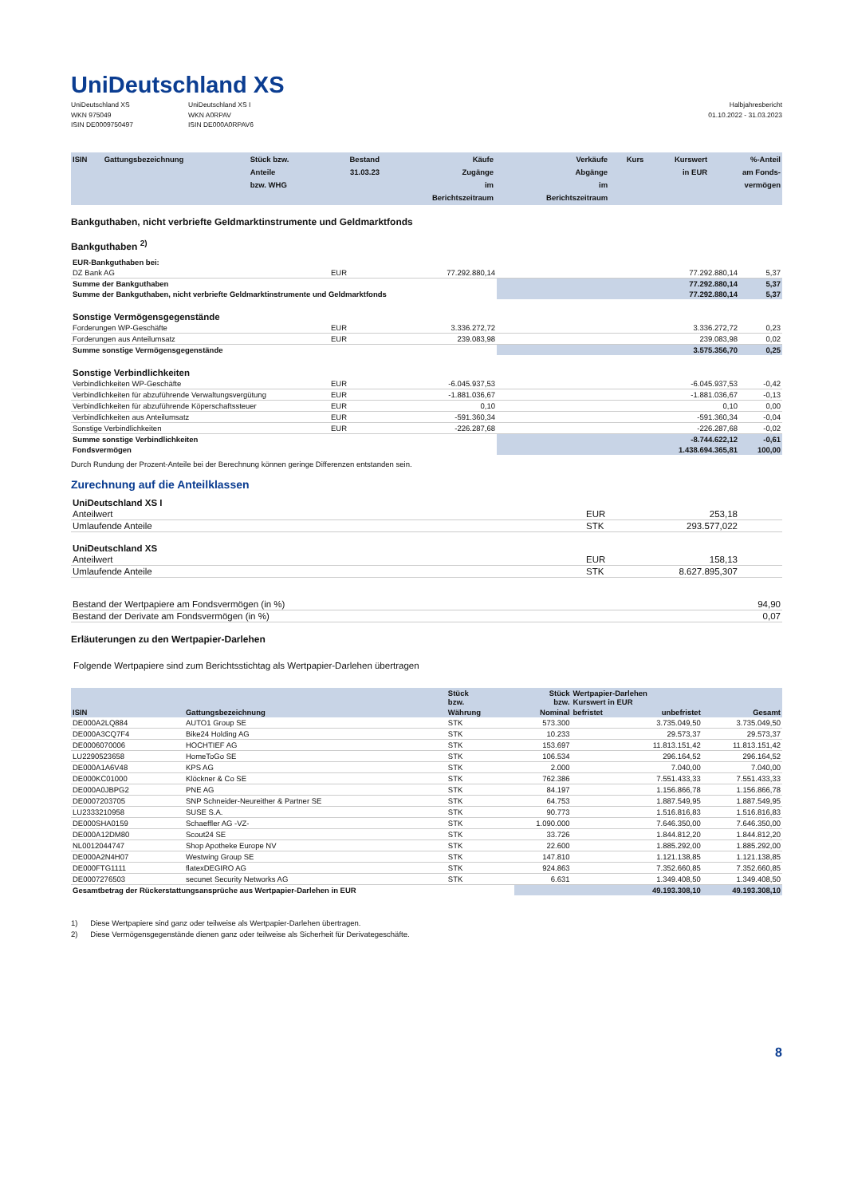UniDeutschland XS
UniDeutschland XS
WKN 975049
ISIN DE0009750497
UniDeutschland XS I
WKN A0RPAV
ISIN DE000A0RPAV6
Halbjahresbericht
01.10.2022 - 31.03.2023
| ISIN | Gattungsbezeichnung | Stück bzw. Anteile bzw. WHG | Bestand 31.03.23 | Käufe Zugänge im Berichtszeitraum | Verkäufe Abgänge im Berichtszeitraum | Kurs | Kurswert in EUR | %-Anteil am Fonds- vermögen |
| --- | --- | --- | --- | --- | --- | --- | --- | --- |
Bankguthaben, nicht verbriefte Geldmarktinstrumente und Geldmarktfonds
Bankguthaben <sup>2)</sup>
| EUR-Bankguthaben bei: | | | | |
| DZ Bank AG | EUR | 77.292.880,14 | 77.292.880,14 | 5,37 |
| Summe der Bankguthaben | | | 77.292.880,14 | 5,37 |
| Summe der Bankguthaben, nicht verbriefte Geldmarktinstrumente und Geldmarktfonds | | | 77.292.880,14 | 5,37 |
| Sonstige Vermögensgegenstände | | | | |
| Forderungen WP-Geschäfte | EUR | 3.336.272,72 | 3.336.272,72 | 0,23 |
| Forderungen aus Anteilumsatz | EUR | 239.083,98 | 239.083,98 | 0,02 |
| Summe sonstige Vermögensgegenstände | | | 3.575.356,70 | 0,25 |
| Sonstige Verbindlichkeiten | | | | |
| Verbindlichkeiten WP-Geschäfte | EUR | -6.045.937,53 | -6.045.937,53 | -0,42 |
| Verbindlichkeiten für abzuführende Verwaltungsvergütung | EUR | -1.881.036,67 | -1.881.036,67 | -0,13 |
| Verbindlichkeiten für abzuführende Köperschaftssteuer | EUR | 0,10 | 0,10 | 0,00 |
| Verbindlichkeiten aus Anteilumsatz | EUR | -591.360,34 | -591.360,34 | -0,04 |
| Sonstige Verbindlichkeiten | EUR | -226.287,68 | -226.287,68 | -0,02 |
| Summe sonstige Verbindlichkeiten | | | -8.744.622,12 | -0,61 |
| Fondsvermögen | | | 1.438.694.365,81 | 100,00 |
Durch Rundung der Prozent-Anteile bei der Berechnung können geringe Differenzen entstanden sein.
Zurechnung auf die Anteilklassen
| UniDeutschland XS I | | | |
| Anteilwert | EUR | 253,18 | |
| Umlaufende Anteile | STK | 293.577,022 | |
| UniDeutschland XS | | | |
| Anteilwert | EUR | 158,13 | |
| Umlaufende Anteile | STK | 8.627.895,307 | |
| Bestand der Wertpapiere am Fondsvermögen (in %) | | | 94,90 |
| Bestand der Derivate am Fondsvermögen (in %) | | | 0,07 |
Erläuterungen zu den Wertpapier-Darlehen
Folgende Wertpapiere sind zum Berichtsstichtag als Wertpapier-Darlehen übertragen
| | | Stück bzw. | Stück bzw. | Wertpapier-Darlehen Kurswert in EUR | | |
| --- | --- | --- | --- | --- | --- | --- |
| ISIN | Gattungsbezeichnung | Währung | Nominal | befristet | unbefristet | Gesamt |
| DE000A2LQ884 | AUTO1 Group SE | STK | 573.300 | | 3.735.049,50 | 3.735.049,50 |
| DE000A3CQ7F4 | Bike24 Holding AG | STK | 10.233 | | 29.573,37 | 29.573,37 |
| DE0006070006 | HOCHTIEF AG | STK | 153.697 | | 11.813.151,42 | 11.813.151,42 |
| LU2290523658 | HomeToGo SE | STK | 106.534 | | 296.164,52 | 296.164,52 |
| DE000A1A6V48 | KPS AG | STK | 2.000 | | 7.040,00 | 7.040,00 |
| DE000KC01000 | Klöckner & Co SE | STK | 762.386 | | 7.551.433,33 | 7.551.433,33 |
| DE000A0JBPG2 | PNE AG | STK | 84.197 | | 1.156.866,78 | 1.156.866,78 |
| DE0007203705 | SNP Schneider-Neureither & Partner SE | STK | 64.753 | | 1.887.549,95 | 1.887.549,95 |
| LU2333210958 | SUSE S.A. | STK | 90.773 | | 1.516.816,83 | 1.516.816,83 |
| DE000SHA0159 | Schaeffler AG -VZ- | STK | 1.090.000 | | 7.646.350,00 | 7.646.350,00 |
| DE000A12DM80 | Scout24 SE | STK | 33.726 | | 1.844.812,20 | 1.844.812,20 |
| NL0012044747 | Shop Apotheke Europe NV | STK | 22.600 | | 1.885.292,00 | 1.885.292,00 |
| DE000A2N4H07 | Westwing Group SE | STK | 147.810 | | 1.121.138,85 | 1.121.138,85 |
| DE000FTG1111 | flatexDEGIRO AG | STK | 924.863 | | 7.352.660,85 | 7.352.660,85 |
| DE0007276503 | secunet Security Networks AG | STK | 6.631 | | 1.349.408,50 | 1.349.408,50 |
| Gesamtbetrag der Rückerstattungsansprüche aus Wertpapier-Darlehen in EUR | | | | | 49.193.308,10 | 49.193.308,10 |
1) Diese Wertpapiere sind ganz oder teilweise als Wertpapier-Darlehen übertragen.
2) Diese Vermögensgegenstände dienen ganz oder teilweise als Sicherheit für Derivategeschäfte.
8